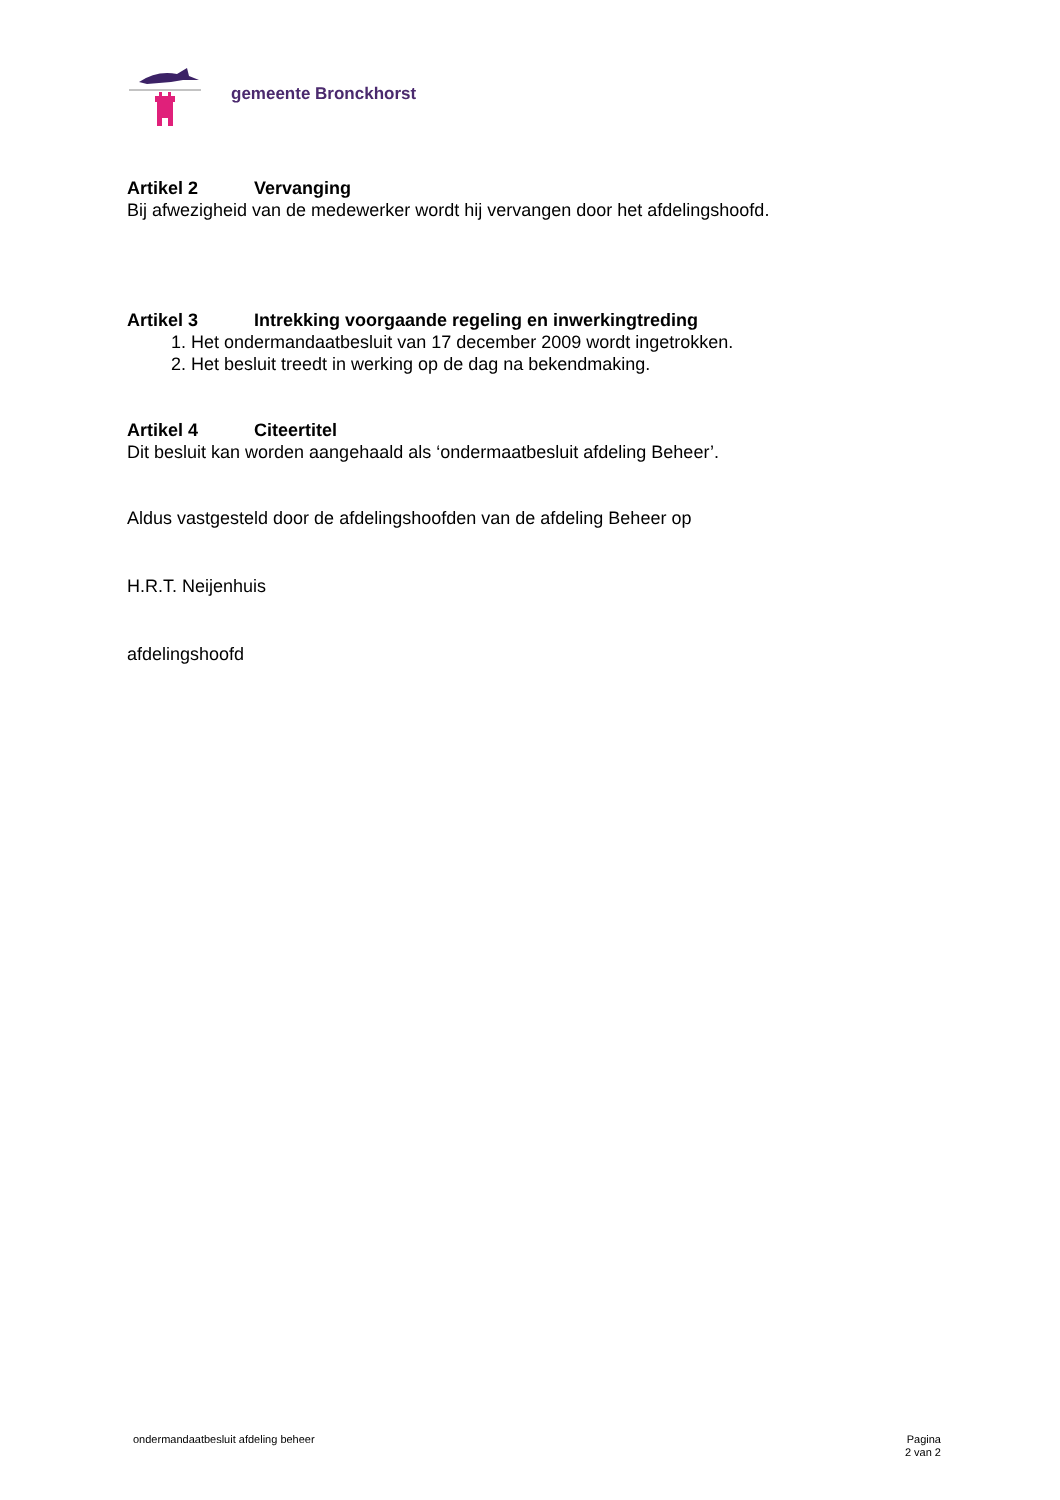gemeente Bronckhorst
Artikel 2 Vervanging
Bij afwezigheid van de medewerker wordt hij vervangen door het afdelingshoofd.
Artikel 3 Intrekking voorgaande regeling en inwerkingtreding
1. Het ondermandaatbesluit van 17 december 2009 wordt ingetrokken.
2. Het besluit treedt in werking op de dag na bekendmaking.
Artikel 4 Citeertitel
Dit besluit kan worden aangehaald als ‘ondermaatbesluit afdeling Beheer’.
Aldus vastgesteld door de afdelingshoofden van de afdeling Beheer op
H.R.T. Neijenhuis
afdelingshoofd
ondermandaatbesluit afdeling beheer
Pagina
2 van 2